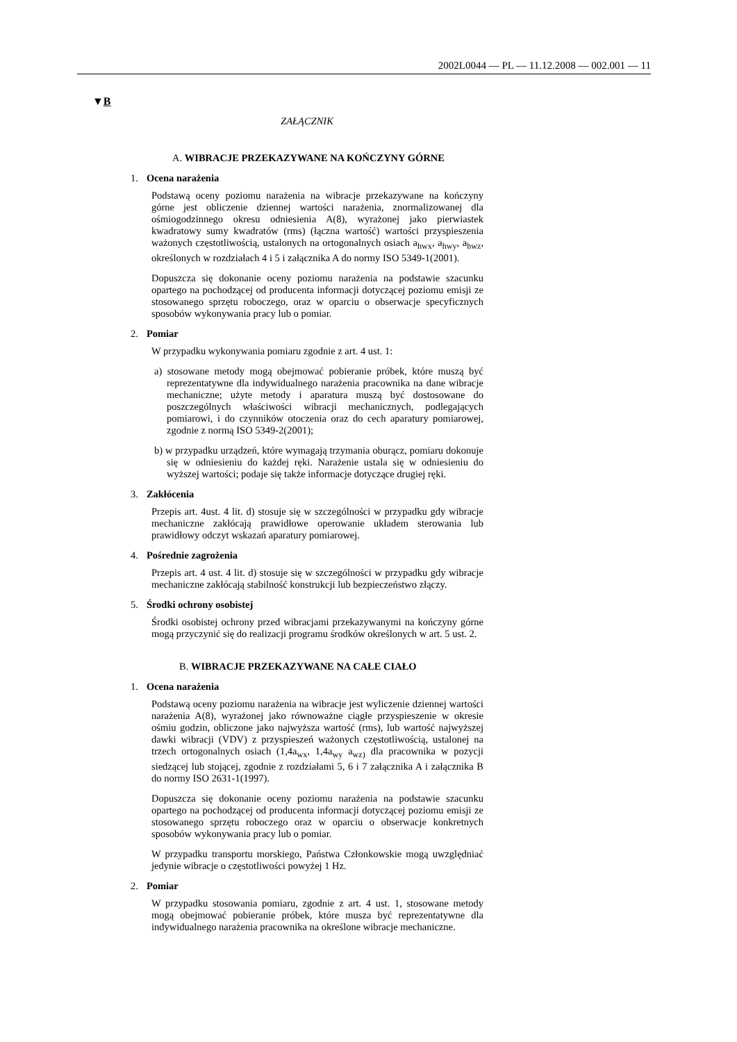2002L0044 — PL — 11.12.2008 — 002.001 — 11
▼B
ZAŁĄCZNIK
A. WIBRACJE PRZEKAZYWANE NA KOŃCZYNY GÓRNE
1. Ocena narażenia
Podstawą oceny poziomu narażenia na wibracje przekazywane na kończyny górne jest obliczenie dziennej wartości narażenia, znormalizowanej dla ośmiogodzinnego okresu odniesienia A(8), wyrażonej jako pierwiastek kwadratowy sumy kwadratów (rms) (łączna wartość) wartości przyspieszenia ważonych częstotliwością, ustalonych na ortogonalnych osiach a<sub>hwx</sub>, a<sub>hwy</sub>, a<sub>hwz</sub>, określonych w rozdziałach 4 i 5 i załącznika A do normy ISO 5349-1(2001).
Dopuszcza się dokonanie oceny poziomu narażenia na podstawie szacunku opartego na pochodzącej od producenta informacji dotyczącej poziomu emisji ze stosowanego sprzętu roboczego, oraz w oparciu o obserwacje specyficznych sposobów wykonywania pracy lub o pomiar.
2. Pomiar
W przypadku wykonywania pomiaru zgodnie z art. 4 ust. 1:
a) stosowane metody mogą obejmować pobieranie próbek, które muszą być reprezentatywne dla indywidualnego narażenia pracownika na dane wibracje mechaniczne; użyte metody i aparatura muszą być dostosowane do poszczególnych właściwości wibracji mechanicznych, podlegających pomiarowi, i do czynników otoczenia oraz do cech aparatury pomiarowej, zgodnie z normą ISO 5349-2(2001);
b) w przypadku urządzeń, które wymagają trzymania oburącz, pomiaru dokonuje się w odniesieniu do każdej ręki. Narażenie ustala się w odniesieniu do wyższej wartości; podaje się także informacje dotyczące drugiej ręki.
3. Zakłócenia
Przepis art. 4ust. 4 lit. d) stosuje się w szczególności w przypadku gdy wibracje mechaniczne zakłócają prawidłowe operowanie układem sterowania lub prawidłowy odczyt wskazań aparatury pomiarowej.
4. Pośrednie zagrożenia
Przepis art. 4 ust. 4 lit. d) stosuje się w szczególności w przypadku gdy wibracje mechaniczne zakłócają stabilność konstrukcji lub bezpieczeństwo złączy.
5. Środki ochrony osobistej
Środki osobistej ochrony przed wibracjami przekazywanymi na kończyny górne mogą przyczynić się do realizacji programu środków określonych w art. 5 ust. 2.
B. WIBRACJE PRZEKAZYWANE NA CAŁE CIAŁO
1. Ocena narażenia
Podstawą oceny poziomu narażenia na wibracje jest wyliczenie dziennej wartości narażenia A(8), wyrażonej jako równoważne ciągłe przyspieszenie w okresie ośmiu godzin, obliczone jako najwyższa wartość (rms), lub wartość najwyższej dawki wibracji (VDV) z przyspieszeń ważonych częstotliwością, ustalonej na trzech ortogonalnych osiach (1,4a<sub>wx</sub>, 1,4a<sub>wy</sub> a<sub>wz)</sub> dla pracownika w pozycji siedzącej lub stojącej, zgodnie z rozdziałami 5, 6 i 7 załącznika A i załącznika B do normy ISO 2631-1(1997).
Dopuszcza się dokonanie oceny poziomu narażenia na podstawie szacunku opartego na pochodzącej od producenta informacji dotyczącej poziomu emisji ze stosowanego sprzętu roboczego oraz w oparciu o obserwacje konkretnych sposobów wykonywania pracy lub o pomiar.
W przypadku transportu morskiego, Państwa Członkowskie mogą uwzględniać jedynie wibracje o częstotliwości powyżej 1 Hz.
2. Pomiar
W przypadku stosowania pomiaru, zgodnie z art. 4 ust. 1, stosowane metody mogą obejmować pobieranie próbek, które musza być reprezentatywne dla indywidualnego narażenia pracownika na określone wibracje mechaniczne.